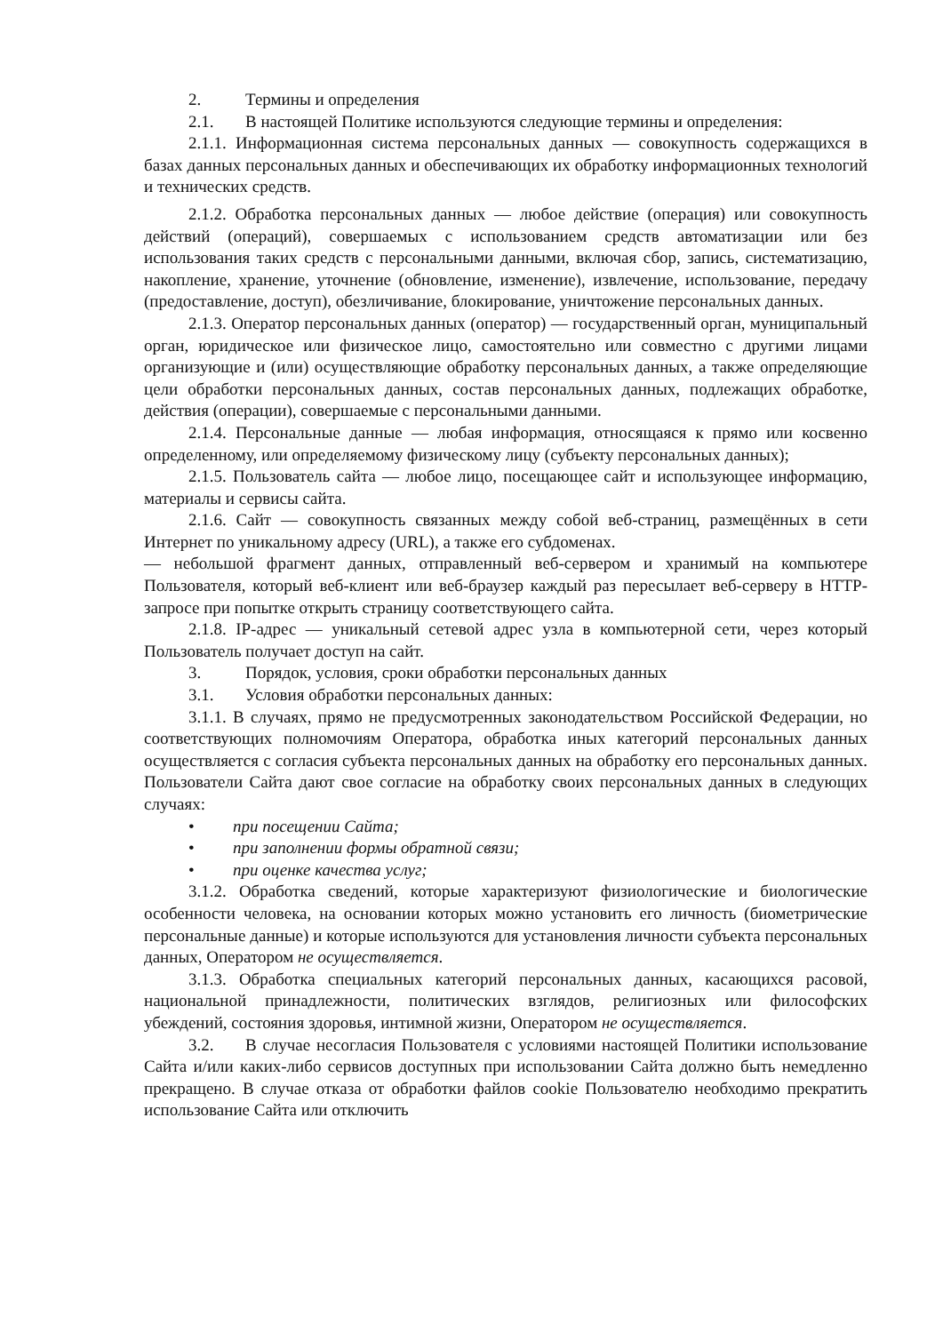2. Термины и определения
2.1. В настоящей Политике используются следующие термины и определения:
2.1.1. Информационная система персональных данных — совокупность содержащихся в базах данных персональных данных и обеспечивающих их обработку информационных технологий и технических средств.
2.1.2. Обработка персональных данных — любое действие (операция) или совокупность действий (операций), совершаемых с использованием средств автоматизации или без использования таких средств с персональными данными, включая сбор, запись, систематизацию, накопление, хранение, уточнение (обновление, изменение), извлечение, использование, передачу (предоставление, доступ), обезличивание, блокирование, уничтожение персональных данных.
2.1.3. Оператор персональных данных (оператор) — государственный орган, муниципальный орган, юридическое или физическое лицо, самостоятельно или совместно с другими лицами организующие и (или) осуществляющие обработку персональных данных, а также определяющие цели обработки персональных данных, состав персональных данных, подлежащих обработке, действия (операции), совершаемые с персональными данными.
2.1.4. Персональные данные — любая информация, относящаяся к прямо или косвенно определенному, или определяемому физическому лицу (субъекту персональных данных);
2.1.5. Пользователь сайта — любое лицо, посещающее сайт и использующее информацию, материалы и сервисы сайта.
2.1.6. Сайт — совокупность связанных между собой веб-страниц, размещённых в сети Интернет по уникальному адресу (URL), а также его субдоменах.
— небольшой фрагмент данных, отправленный веб-сервером и хранимый на компьютере Пользователя, который веб-клиент или веб-браузер каждый раз пересылает веб-серверу в HTTP-запросе при попытке открыть страницу соответствующего сайта.
2.1.8. IP-адрес — уникальный сетевой адрес узла в компьютерной сети, через который Пользователь получает доступ на сайт.
3. Порядок, условия, сроки обработки персональных данных
3.1. Условия обработки персональных данных:
3.1.1. В случаях, прямо не предусмотренных законодательством Российской Федерации, но соответствующих полномочиям Оператора, обработка иных категорий персональных данных осуществляется с согласия субъекта персональных данных на обработку его персональных данных. Пользователи Сайта дают свое согласие на обработку своих персональных данных в следующих случаях:
• при посещении Сайта;
• при заполнении формы обратной связи;
• при оценке качества услуг;
3.1.2. Обработка сведений, которые характеризуют физиологические и биологические особенности человека, на основании которых можно установить его личность (биометрические персональные данные) и которые используются для установления личности субъекта персональных данных, Оператором не осуществляется.
3.1.3. Обработка специальных категорий персональных данных, касающихся расовой, национальной принадлежности, политических взглядов, религиозных или философских убеждений, состояния здоровья, интимной жизни, Оператором не осуществляется.
3.2. В случае несогласия Пользователя с условиями настоящей Политики использование Сайта и/или каких-либо сервисов доступных при использовании Сайта должно быть немедленно прекращено. В случае отказа от обработки файлов cookie Пользователю необходимо прекратить использование Сайта или отключить